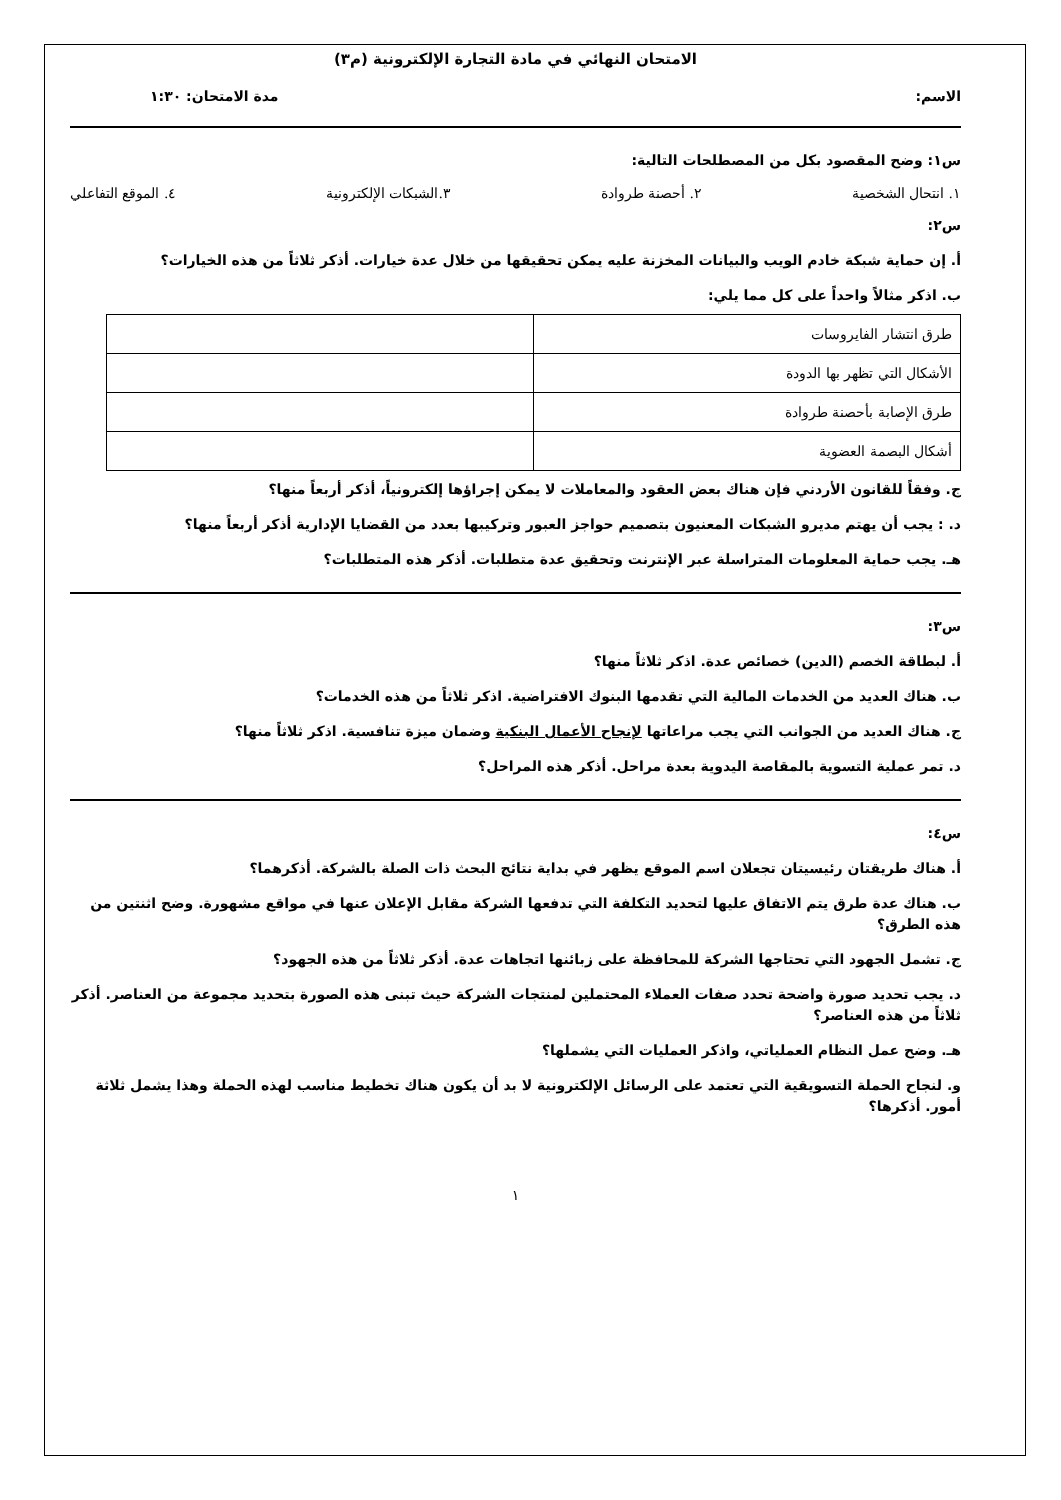الامتحان النهائي في مادة التجارة الإلكترونية (م٣)
الاسم: مدة الامتحان: ١:٣٠
س١: وضح المقصود بكل من المصطلحات التالية:
١. انتحال الشخصية ٢. أحصنة طروادة ٣.الشبكات الإلكترونية ٤. الموقع التفاعلي
س٢:
أ. إن حماية شبكة خادم الويب والبيانات المخزنة عليه يمكن تحقيقها من خلال عدة خيارات. أذكر ثلاثاً من هذه الخيارات؟
ب. اذكر مثالاً واحداً على كل مما يلي:
| طرق انتشار الفايروسات | |
| الأشكال التي تظهر بها الدودة | |
| طرق الإصابة بأحصنة طروادة | |
| أشكال البصمة العضوية | |
ج. وفقاً للقانون الأردني فإن هناك بعض العقود والمعاملات لا يمكن إجراؤها إلكترونياً، أذكر أربعاً منها؟
د. : يجب أن يهتم مديرو الشبكات المعنيون بتصميم حواجز العبور وتركيبها بعدد من القضايا الإدارية أذكر أربعاً منها؟
هـ. يجب حماية المعلومات المتراسلة عبر الإنترنت وتحقيق عدة متطلبات. أذكر هذه المتطلبات؟
س٣:
أ. لبطاقة الخصم (الدين) خصائص عدة. اذكر ثلاثاً منها؟
ب. هناك العديد من الخدمات المالية التي تقدمها البنوك الافتراضية. اذكر ثلاثاً من هذه الخدمات؟
ج. هناك العديد من الجوانب التي يجب مراعاتها لإنجاح الأعمال البنكية وضمان ميزة تنافسية. اذكر ثلاثاً منها؟
د. تمر عملية التسوية بالمقاصة اليدوية بعدة مراحل. أذكر هذه المراحل؟
س٤:
أ. هناك طريقتان رئيسيتان تجعلان اسم الموقع يظهر في بداية نتائج البحث ذات الصلة بالشركة. أذكرهما؟
ب. هناك عدة طرق يتم الاتفاق عليها لتحديد التكلفة التي تدفعها الشركة مقابل الإعلان عنها في مواقع مشهورة. وضح اثنتين من هذه الطرق؟
ج. تشمل الجهود التي تحتاجها الشركة للمحافظة على زبائنها اتجاهات عدة. أذكر ثلاثاً من هذه الجهود؟
د. يجب تحديد صورة واضحة تحدد صفات العملاء المحتملين لمنتجات الشركة حيث تبنى هذه الصورة بتحديد مجموعة من العناصر. أذكر ثلاثاً من هذه العناصر؟
هـ. وضح عمل النظام العملياتي، واذكر العمليات التي يشملها؟
و. لنجاح الحملة التسويقية التي تعتمد على الرسائل الإلكترونية لا بد أن يكون هناك تخطيط مناسب لهذه الحملة وهذا يشمل ثلاثة أمور. أذكرها؟
١